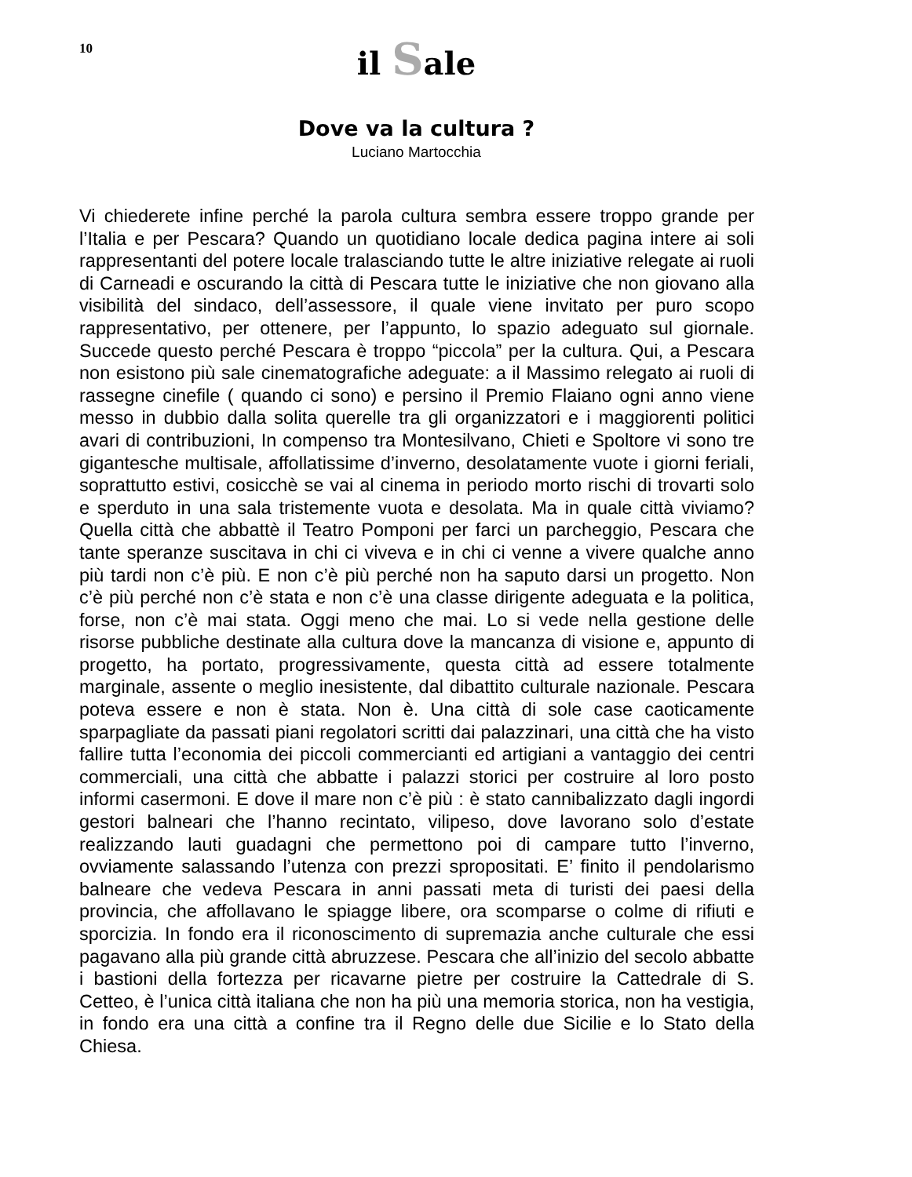10
il Sale
Dove va la cultura ?
Luciano Martocchia
Vi chiederete infine perché la parola cultura sembra essere troppo grande per l’Italia e per Pescara? Quando un quotidiano locale dedica pagina intere ai soli rappresentanti del potere locale tralasciando tutte le altre iniziative relegate ai ruoli di Carneadi e oscurando la città di Pescara tutte le iniziative che non giovano alla visibilità del sindaco, dell’assessore, il quale viene invitato per puro scopo rappresentativo, per ottenere, per l’appunto, lo spazio adeguato sul giornale. Succede questo perché Pescara è troppo “piccola” per la cultura. Qui, a Pescara non esistono più sale cinematografiche adeguate: a il Massimo relegato ai ruoli di rassegne cinefile ( quando ci sono) e persino il Premio Flaiano ogni anno viene messo in dubbio dalla solita querelle tra gli organizzatori e i maggiorenti politici avari di contribuzioni, In compenso tra Montesilvano, Chieti e Spoltore vi sono tre gigantesche multisale, affollatissime d’inverno, desolatamente vuote i giorni feriali, soprattutto estivi, cosicchè se vai al cinema in periodo morto rischi di trovarti solo e sperduto in una sala tristemente vuota e desolata. Ma in quale città viviamo? Quella città che abbattè il Teatro Pomponi per farci un parcheggio, Pescara che tante speranze suscitava in chi ci viveva e in chi ci venne a vivere qualche anno più tardi non c’è più. E non c’è più perché non ha saputo darsi un progetto. Non c’è più perché non c’è stata e non c’è una classe dirigente adeguata e la politica, forse, non c’è mai stata. Oggi meno che mai. Lo si vede nella gestione delle risorse pubbliche destinate alla cultura dove la mancanza di visione e, appunto di progetto, ha portato, progressivamente, questa città ad essere totalmente marginale, assente o meglio inesistente, dal dibattito culturale nazionale. Pescara poteva essere e non è stata. Non è. Una città di sole case caoticamente sparpagliate da passati piani regolatori scritti dai palazzinari, una città che ha visto fallire tutta l’economia dei piccoli commercianti ed artigiani a vantaggio dei centri commerciali, una città che abbatte i palazzi storici per costruire al loro posto informi casermoni. E dove il mare non c’è più : è stato cannibalizzato dagli ingordi gestori balneari che l’hanno recintato, vilipeso, dove lavorano solo d’estate realizzando lauti guadagni che permettono poi di campare tutto l’inverno, ovviamente salassando l’utenza con prezzi spropositati. E’ finito il pendolarismo balneare che vedeva Pescara in anni passati meta di turisti dei paesi della provincia, che affollavano le spiagge libere, ora scomparse o colme di rifiuti e sporcizia. In fondo era il riconoscimento di supremazia anche culturale che essi pagavano alla più grande città abruzzese. Pescara che all’inizio del secolo abbatte i bastioni della fortezza per ricavarne pietre per costruire la Cattedrale di S. Cetteo, è l’unica città italiana che non ha più una memoria storica, non ha vestigia, in fondo era una città a confine tra il Regno delle due Sicilie e lo Stato della Chiesa.